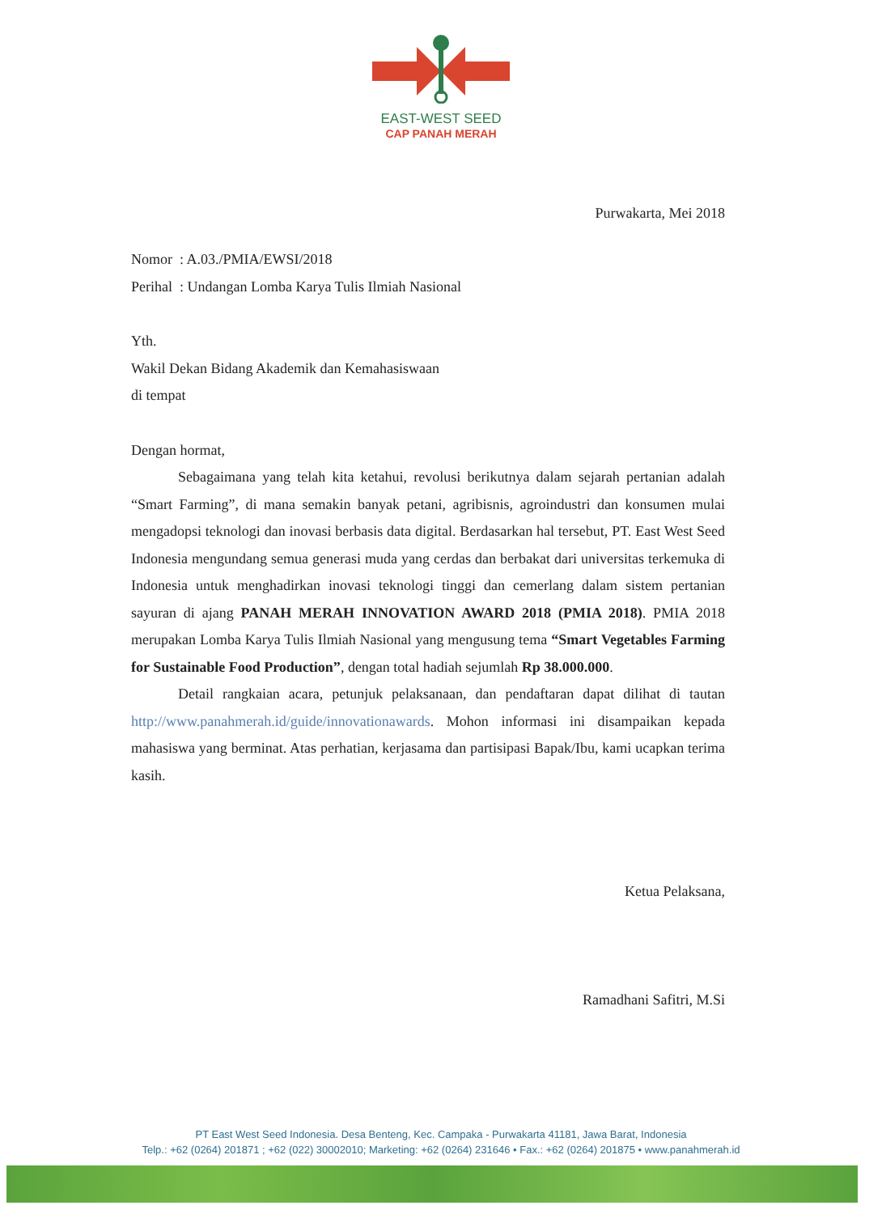EAST-WEST SEED
CAP PANAH MERAH
Purwakarta, Mei 2018
Nomor : A.03./PMIA/EWSI/2018
Perihal : Undangan Lomba Karya Tulis Ilmiah Nasional
Yth.
Wakil Dekan Bidang Akademik dan Kemahasiswaan
di tempat
Dengan hormat,
Sebagaimana yang telah kita ketahui, revolusi berikutnya dalam sejarah pertanian adalah “Smart Farming”, di mana semakin banyak petani, agribisnis, agroindustri dan konsumen mulai mengadopsi teknologi dan inovasi berbasis data digital. Berdasarkan hal tersebut, PT. East West Seed Indonesia mengundang semua generasi muda yang cerdas dan berbakat dari universitas terkemuka di Indonesia untuk menghadirkan inovasi teknologi tinggi dan cemerlang dalam sistem pertanian sayuran di ajang PANAH MERAH INNOVATION AWARD 2018 (PMIA 2018). PMIA 2018 merupakan Lomba Karya Tulis Ilmiah Nasional yang mengusung tema “Smart Vegetables Farming for Sustainable Food Production”, dengan total hadiah sejumlah Rp 38.000.000.
Detail rangkaian acara, petunjuk pelaksanaan, dan pendaftaran dapat dilihat di tautan http://www.panahmerah.id/guide/innovationawards. Mohon informasi ini disampaikan kepada mahasiswa yang berminat. Atas perhatian, kerjasama dan partisipasi Bapak/Ibu, kami ucapkan terima kasih.
Ketua Pelaksana,
​
Ramadhani Safitri, M.Si
PT East West Seed Indonesia. Desa Benteng, Kec. Campaka - Purwakarta 41181, Jawa Barat, Indonesia
Telp.: +62 (0264) 201871 ; +62 (022) 30002010; Marketing: +62 (0264) 231646 • Fax.: +62 (0264) 201875 • www.panahmerah.id